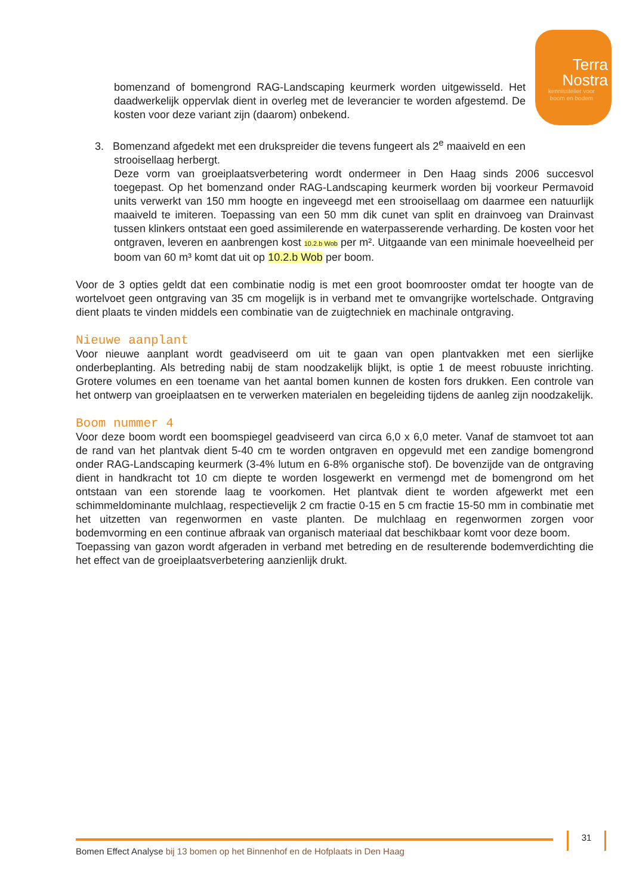Terra
Nostra
kennisstelier voor
boom en bodem
bomenzand of bomengrond RAG-Landscaping keurmerk worden uitgewisseld. Het daadwerkelijk oppervlak dient in overleg met de leverancier te worden afgestemd. De kosten voor deze variant zijn (daarom) onbekend.
3. Bomenzand afgedekt met een drukspreider die tevens fungeert als 2<sup>e</sup> maaiveld en een
strooisellaag herbergt.
Deze vorm van groeiplaatsverbetering wordt ondermeer in Den Haag sinds 2006 succesvol toegepast. Op het bomenzand onder RAG-Landscaping keurmerk worden bij voorkeur Permavoid units verwerkt van 150 mm hoogte en ingeveegd met een strooisellaag om daarmee een natuurlijk maaiveld te imiteren. Toepassing van een 50 mm dik cunet van split en drainvoeg van Drainvast tussen klinkers ontstaat een goed assimilerende en waterpasserende verharding. De kosten voor het ontgraven, leveren en aanbrengen kost 10.2.b Wob per m². Uitgaande van een minimale hoeveelheid per boom van 60 m³ komt dat uit op 10.2.b Wob per boom.
Voor de 3 opties geldt dat een combinatie nodig is met een groot boomrooster omdat ter hoogte van de wortelvoet geen ontgraving van 35 cm mogelijk is in verband met te omvangrijke wortelschade. Ontgraving dient plaats te vinden middels een combinatie van de zuigtechniek en machinale ontgraving.
Nieuwe aanplant
Voor nieuwe aanplant wordt geadviseerd om uit te gaan van open plantvakken met een sierlijke onderbeplanting. Als betreding nabij de stam noodzakelijk blijkt, is optie 1 de meest robuuste inrichting. Grotere volumes en een toename van het aantal bomen kunnen de kosten fors drukken. Een controle van het ontwerp van groeiplaatsen en te verwerken materialen en begeleiding tijdens de aanleg zijn noodzakelijk.
Boom nummer 4
Voor deze boom wordt een boomspiegel geadviseerd van circa 6,0 x 6,0 meter. Vanaf de stamvoet tot aan de rand van het plantvak dient 5-40 cm te worden ontgraven en opgevuld met een zandige bomengrond onder RAG-Landscaping keurmerk (3-4% lutum en 6-8% organische stof). De bovenzijde van de ontgraving dient in handkracht tot 10 cm diepte te worden losgewerkt en vermengd met de bomengrond om het ontstaan van een storende laag te voorkomen. Het plantvak dient te worden afgewerkt met een schimmeldominante mulchlaag, respectievelijk 2 cm fractie 0-15 en 5 cm fractie 15-50 mm in combinatie met het uitzetten van regenwormen en vaste planten. De mulchlaag en regenwormen zorgen voor bodemvorming en een continue afbraak van organisch materiaal dat beschikbaar komt voor deze boom.
Toepassing van gazon wordt afgeraden in verband met betreding en de resulterende bodemverdichting die het effect van de groeiplaatsverbetering aanzienlijk drukt.
Bomen Effect Analyse bij 13 bomen op het Binnenhof en de Hofplaats in Den Haag
31